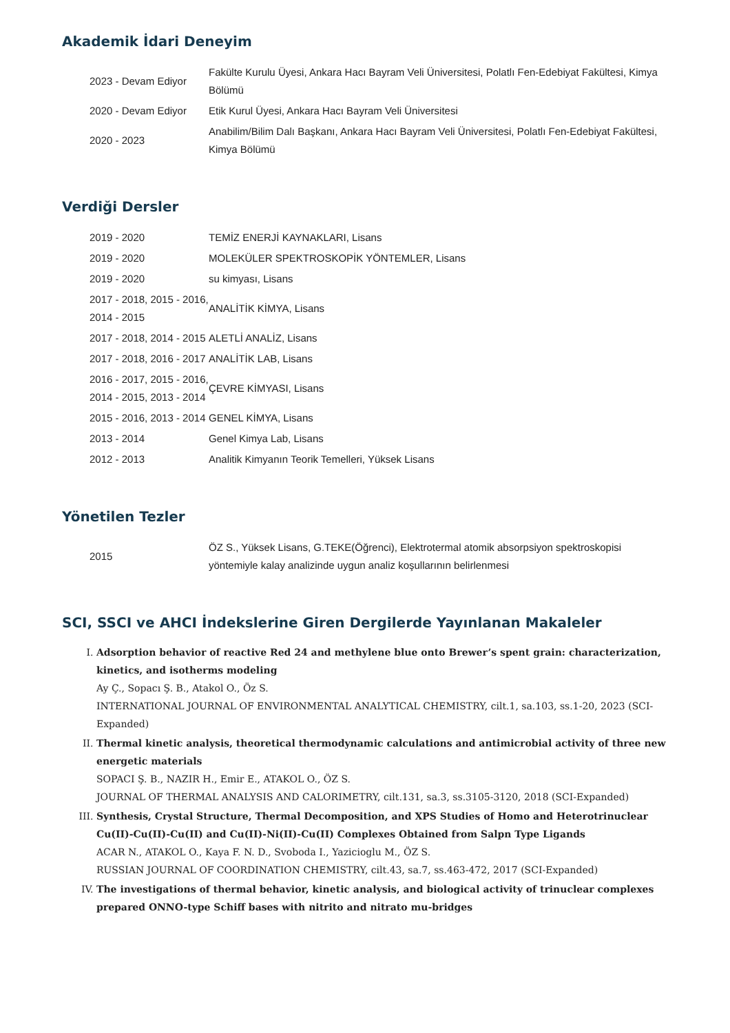Akademik İdari Deneyim
| 2023 - Devam Ediyor | Fakülte Kurulu Üyesi, Ankara Hacı Bayram Veli Üniversitesi, Polatlı Fen-Edebiyat Fakültesi, Kimya Bölümü |
| 2020 - Devam Ediyor | Etik Kurul Üyesi, Ankara Hacı Bayram Veli Üniversitesi |
| 2020 - 2023 | Anabilim/Bilim Dalı Başkanı, Ankara Hacı Bayram Veli Üniversitesi, Polatlı Fen-Edebiyat Fakültesi, Kimya Bölümü |
Verdiği Dersler
| 2019 - 2020 | TEMİZ ENERJİ KAYNAKLARI, Lisans |
| 2019 - 2020 | MOLEKÜLER SPEKTROSKOPİK YÖNTEMLER, Lisans |
| 2019 - 2020 | su kimyası, Lisans |
| 2017 - 2018, 2015 - 2016, 2014 - 2015 | ANALİTİK KİMYA, Lisans |
| 2017 - 2018, 2014 - 2015 | ALETLİ ANALİZ, Lisans |
| 2017 - 2018, 2016 - 2017 | ANALİTİK LAB, Lisans |
| 2016 - 2017, 2015 - 2016, 2014 - 2015, 2013 - 2014 | ÇEVRE KİMYASI, Lisans |
| 2015 - 2016, 2013 - 2014 | GENEL KİMYA, Lisans |
| 2013 - 2014 | Genel Kimya Lab, Lisans |
| 2012 - 2013 | Analitik Kimyanın Teorik Temelleri, Yüksek Lisans |
Yönetilen Tezler
| 2015 | ÖZ S., Yüksek Lisans, G.TEKE(Öğrenci), Elektrotermal atomik absorpsiyon spektroskopisi yöntemiyle kalay analizinde uygun analiz koşullarının belirlenmesi |
SCI, SSCI ve AHCI İndekslerine Giren Dergilerde Yayınlanan Makaleler
I. Adsorption behavior of reactive Red 24 and methylene blue onto Brewer’s spent grain: characterization, kinetics, and isotherms modeling
Ay Ç., Sopacı Ş. B., Atakol O., Öz S.
INTERNATIONAL JOURNAL OF ENVIRONMENTAL ANALYTICAL CHEMISTRY, cilt.1, sa.103, ss.1-20, 2023 (SCI-Expanded)
II. Thermal kinetic analysis, theoretical thermodynamic calculations and antimicrobial activity of three new energetic materials
SOPACI Ş. B., NAZIR H., Emir E., ATAKOL O., ÖZ S.
JOURNAL OF THERMAL ANALYSIS AND CALORIMETRY, cilt.131, sa.3, ss.3105-3120, 2018 (SCI-Expanded)
III. Synthesis, Crystal Structure, Thermal Decomposition, and XPS Studies of Homo and Heterotrinuclear Cu(II)-Cu(II)-Cu(II) and Cu(II)-Ni(II)-Cu(II) Complexes Obtained from Salpn Type Ligands
ACAR N., ATAKOL O., Kaya F. N. D., Svoboda I., Yazicioglu M., ÖZ S.
RUSSIAN JOURNAL OF COORDINATION CHEMISTRY, cilt.43, sa.7, ss.463-472, 2017 (SCI-Expanded)
IV. The investigations of thermal behavior, kinetic analysis, and biological activity of trinuclear complexes prepared ONNO-type Schiff bases with nitrito and nitrato mu-bridges